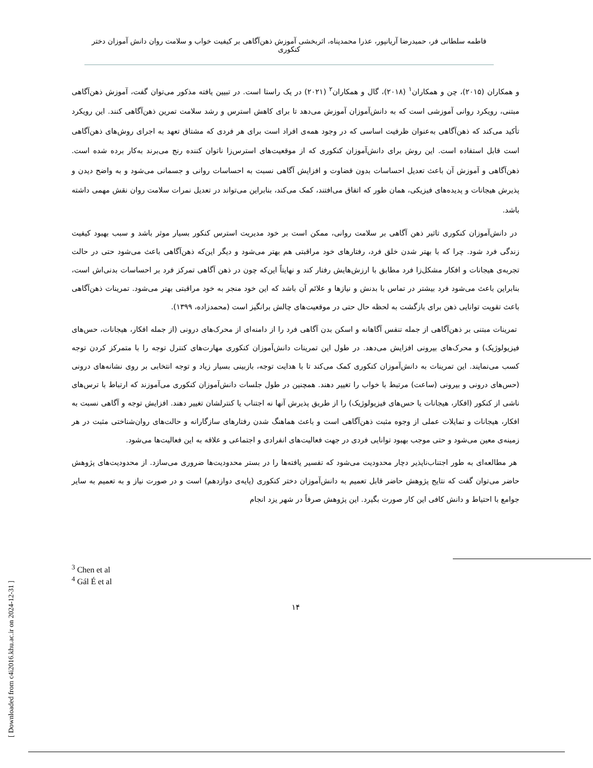فاطمه سلطانی فر، حمیدرضا آریانپور، عذرا محمدپناه، اثربخشی آموزش ذهن‌آگاهی بر کیفیت خواب و سلامت روان دانش آموزان دختر کنکوری
و همکاران (۲۰۱۵)، چن و همکاران<sup>۱</sup> (۲۰۱۸)، گال و همکاران<sup>۲</sup> (۲۰۲۱) در یک راستا است. در تبیین یافته مذکور می‌توان گفت، آموزش ذهن‌آگاهی مبتنی، رویکرد روانی آموزشی است که به دانش‌آموزان آموزش می‌دهد تا برای کاهش استرس و رشد سلامت تمرین ذهن‌آگاهی کنند. این رویکرد تأکید می‌کند که ذهن‌آگاهی به‌عنوان ظرفیت اساسی که در وجود همه‌ی افراد است برای هر فردی که مشتاق تعهد به اجرای روش‌های ذهن‌آگاهی است قابل استفاده است. این روش برای دانش‌آموزان کنکوری که از موقعیت‌های استرس‌زا ناتوان کننده رنج می‌برند به‌کار برده شده است. ذهن‌آگاهی و آموزش آن باعث تعدیل احساسات بدون قضاوت و افزایش آگاهی نسبت به احساسات روانی و جسمانی می‌شود و به واضح دیدن و پذیرش هیجانات و پدیده‌های فیزیکی، همان طور که اتفاق می‌افتند، کمک می‌کند، بنابراین می‌تواند در تعدیل نمرات سلامت روان نقش مهمی داشته باشد.
در دانش‌آموزان کنکوری تاثیر ذهن آگاهی بر سلامت روانی، ممکن است بر خود مدیریت استرس کنکور بسیار موثر باشد و سبب بهبود کیفیت زندگی فرد شود. چرا که با بهتر شدن خلق فرد، رفتارهای خود مراقبتی هم بهتر می‌شود و دیگر این‌که ذهن‌آگاهی باعث می‌شود حتی در حالت تجربه‌ی هیجانات و افکار مشکل‌زا فرد مطابق با ارزش‌هایش رفتار کند و نهایتاً این‌که چون در ذهن آگاهی تمرکز فرد بر احساسات بدنی‌اش است، بنابراین باعث می‌شود فرد بیشتر در تماس با بدنش و نیازها و علائم آن باشد که این خود منجر به خود مراقبتی بهتر می‌شود. تمرینات ذهن‌آگاهی باعث تقویت توانایی ذهن برای بازگشت به لحظه حال حتی در موقعیت‌های چالش برانگیز است (محمدزاده، ۱۳۹۹).
تمرینات مبتنی بر ذهن‌آگاهی از جمله تنفس آگاهانه و اسکن بدن آگاهی فرد را از دامنه‌ای از محرک‌های درونی (از جمله افکار، هیجانات، حس‌های فیزیولوژیک) و محرک‌های بیرونی افزایش می‌دهد. در طول این تمرینات دانش‌آموزان کنکوری مهارت‌های کنترل توجه را با متمرکز کردن توجه کسب می‌نمایند. این تمرینات به دانش‌آموزان کنکوری کمک می‌کند تا با هدایت توجه، بازبینی بسیار زیاد و توجه انتخابی بر روی نشانه‌های درونی (حس‌های درونی و بیرونی (ساعت) مرتبط با خواب را تغییر دهند. همچنین در طول جلسات دانش‌آموزان کنکوری می‌آموزند که ارتباط با ترس‌های ناشی از کنکور (افکار، هیجانات یا حس‌های فیزیولوژیک) را از طریق پذیرش آنها نه اجتناب یا کنترلشان تغییر دهند. افزایش توجه و آگاهی نسبت به افکار، هیجانات و تمایلات عملی از وجوه مثبت ذهن‌آگاهی است و باعث هماهنگ شدن رفتارهای سازگارانه و حالت‌های روان‌شناختی مثبت در هر زمینه‌ی معین می‌شود و حتی موجب بهبود توانایی فردی در جهت فعالیت‌های انفرادی و اجتماعی و علاقه به این فعالیت‌ها می‌شود.
هر مطالعه‌ای به طور اجتناب‌ناپذیر دچار محدودیت می‌شود که تفسیر یافته‌ها را در بستر محدودیت‌ها ضروری می‌سازد. از محدودیت‌های پژوهش حاضر می‌توان گفت که نتایج پژوهش حاضر قابل تعمیم به دانش‌آموزان دختر کنکوری (پایه‌ی دوازدهم) است و در صورت نیاز و به تعمیم به سایر جوامع با احتیاط و دانش کافی این کار صورت بگیرد. این پژوهش صرفاً در شهر یزد انجام
<sup>3</sup> Chen et al
<sup>4</sup> Gál É et al
۱۴
[ Downloaded from c4i2016.khu.ac.ir on 2024-12-31 ]